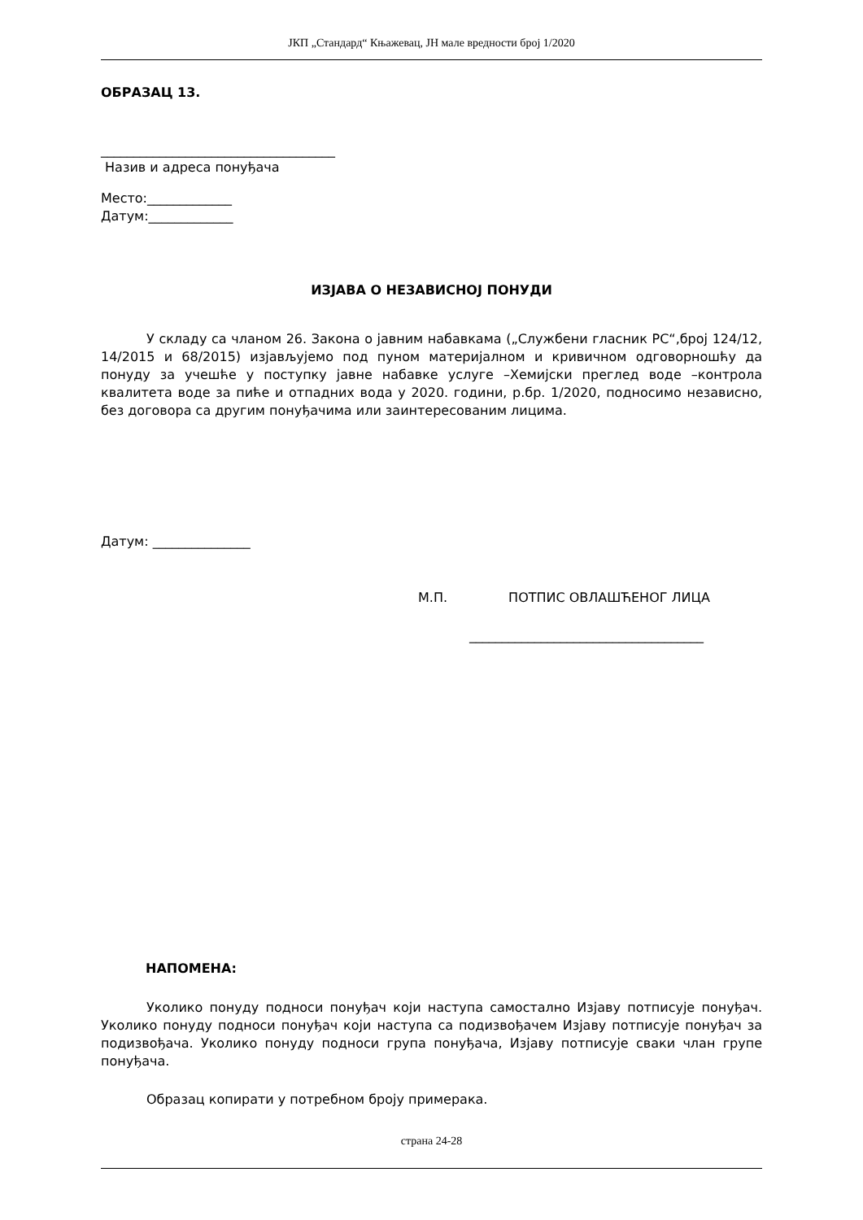ЈКП „Стандард“ Књажевац, ЈН мале вредности број 1/2020
ОБРАЗАЦ 13.
____________________________________
Назив и адреса понуђача
Место:_____________
Датум:_____________
ИЗЈАВА О НЕЗАВИСНОЈ ПОНУДИ
У складу са чланом 26. Закона о јавним набавкама („Службени гласник РС“,број 124/12, 14/2015 и 68/2015) изјављујемо под пуном материјалном и кривичном одговорношћу да понуду за учешће у поступку јавне набавке услуге –Хемијски преглед воде –контрола квалитета воде за пиће и отпадних вода у 2020. години, р.бр. 1/2020, подносимо независно, без договора са другим понуђачима или заинтересованим лицима.
Датум: _______________
М.П. ПОТПИС ОВЛАШЋЕНОГ ЛИЦА
____________________________________
НАПОМЕНА:
Уколико понуду подноси понуђач који наступа самостално Изјаву потписује понуђач. Уколико понуду подноси понуђач који наступа са подизвођачем Изјаву потписује понуђач за подизвођача. Уколико понуду подноси група понуђача, Изјаву потписује сваки члан групе понуђача.
Образац копирати у потребном броју примерака.
страна 24-28